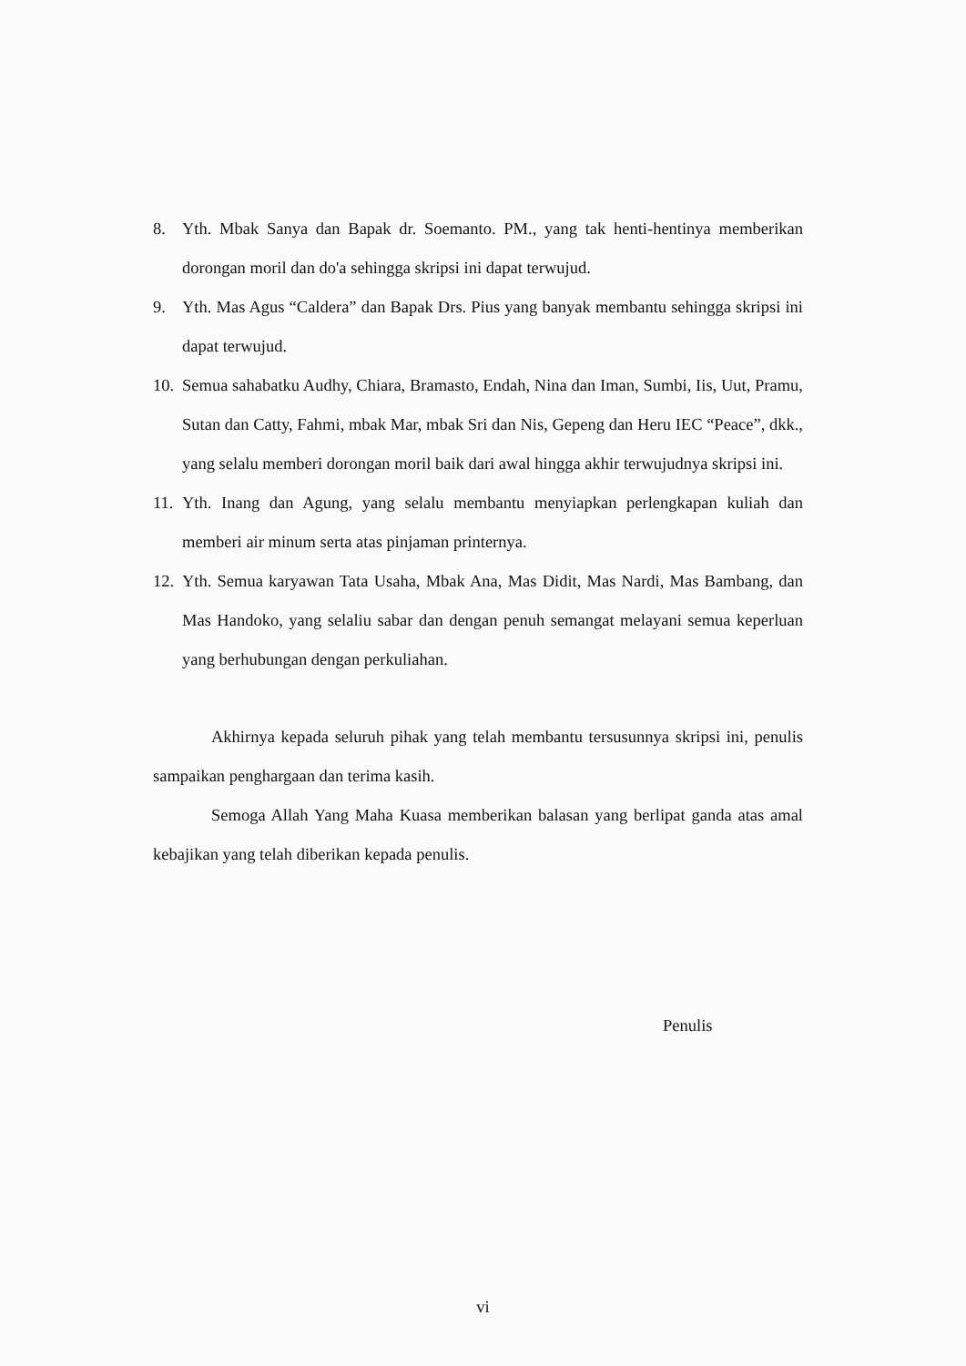8. Yth. Mbak Sanya dan Bapak dr. Soemanto. PM., yang tak henti-hentinya memberikan dorongan moril dan do'a sehingga skripsi ini dapat terwujud.
9. Yth. Mas Agus “Caldera” dan Bapak Drs. Pius yang banyak membantu sehingga skripsi ini dapat terwujud.
10. Semua sahabatku Audhy, Chiara, Bramasto, Endah, Nina dan Iman, Sumbi, Iis, Uut, Pramu, Sutan dan Catty, Fahmi, mbak Mar, mbak Sri dan Nis, Gepeng dan Heru IEC “Peace”, dkk., yang selalu memberi dorongan moril baik dari awal hingga akhir terwujudnya skripsi ini.
11. Yth. Inang dan Agung, yang selalu membantu menyiapkan perlengkapan kuliah dan memberi air minum serta atas pinjaman printernya.
12. Yth. Semua karyawan Tata Usaha, Mbak Ana, Mas Didit, Mas Nardi, Mas Bambang, dan Mas Handoko, yang selaliu sabar dan dengan penuh semangat melayani semua keperluan yang berhubungan dengan perkuliahan.
Akhirnya kepada seluruh pihak yang telah membantu tersusunnya skripsi ini, penulis sampaikan penghargaan dan terima kasih.
Semoga Allah Yang Maha Kuasa memberikan balasan yang berlipat ganda atas amal kebajikan yang telah diberikan kepada penulis.
Penulis
vi